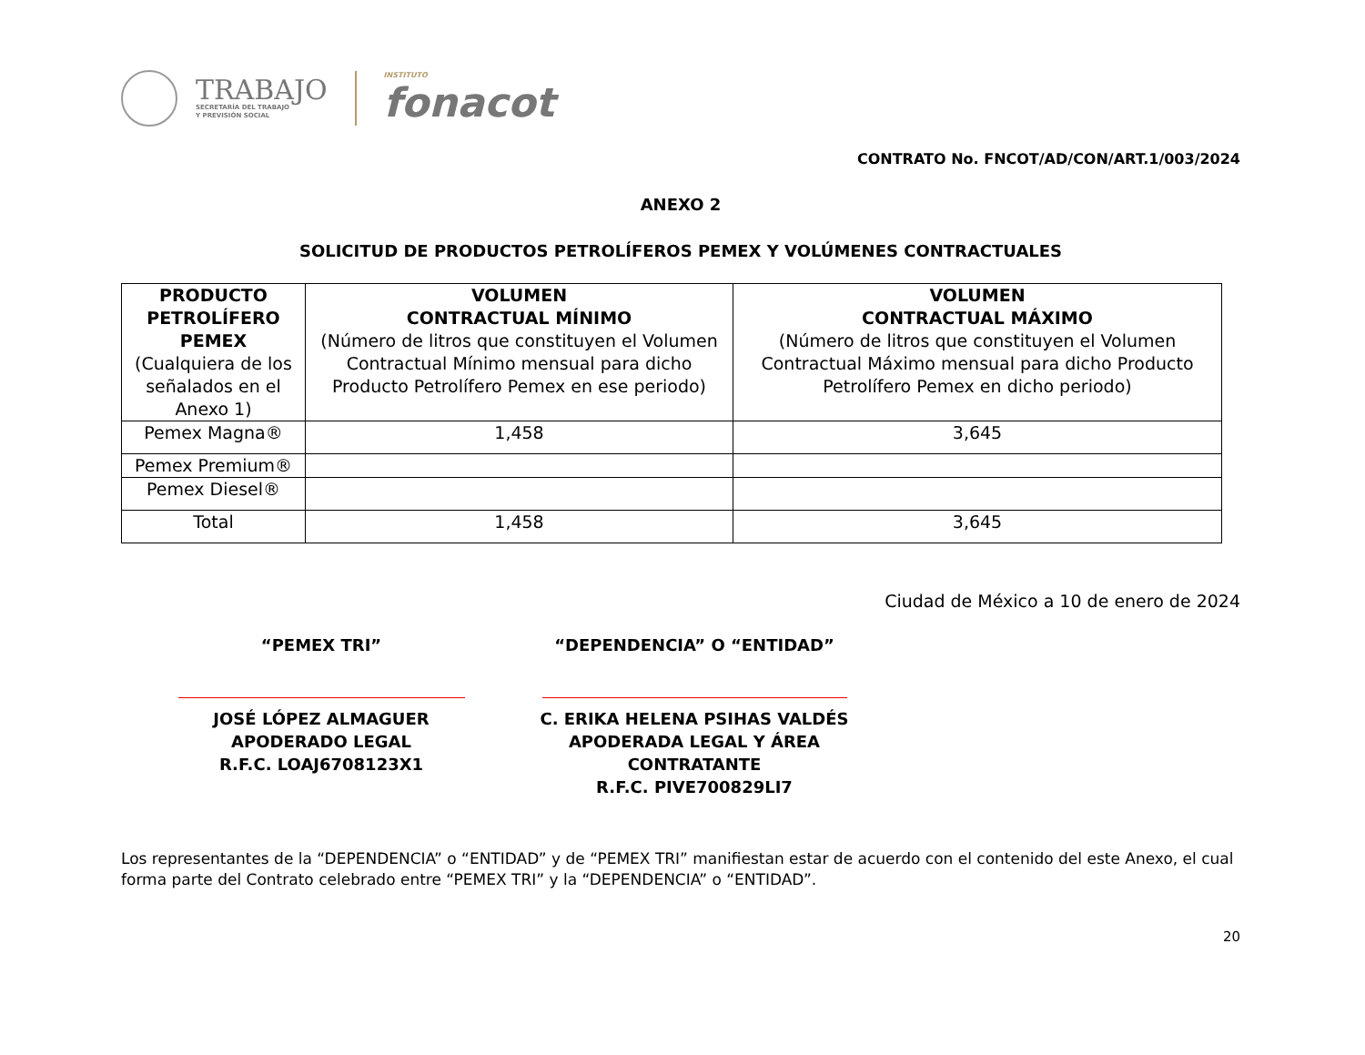TRABAJO
SECRETARÍA DEL TRABAJO
Y PREVISIÓN SOCIAL
INSTITUTO
fonacot
CONTRATO No. FNCOT/AD/CON/ART.1/003/2024
ANEXO 2
SOLICITUD DE PRODUCTOS PETROLÍFEROS PEMEX Y VOLÚMENES CONTRACTUALES
| PRODUCTO PETROLÍFERO PEMEX (Cualquiera de los señalados en el Anexo 1) | VOLUMEN CONTRACTUAL MÍNIMO (Número de litros que constituyen el Volumen Contractual Mínimo mensual para dicho Producto Petrolífero Pemex en ese periodo) | VOLUMEN CONTRACTUAL MÁXIMO (Número de litros que constituyen el Volumen Contractual Máximo mensual para dicho Producto Petrolífero Pemex en dicho periodo) |
| --- | --- | --- |
| Pemex Magna® | 1,458 | 3,645 |
| Pemex Premium® | | |
| Pemex Diesel® | | |
| Total | 1,458 | 3,645 |
Ciudad de México a 10 de enero de 2024
“PEMEX TRI”
JOSÉ LÓPEZ ALMAGUER
APODERADO LEGAL
R.F.C. LOAJ6708123X1
“DEPENDENCIA” O “ENTIDAD”
C. ERIKA HELENA PSIHAS VALDÉS
APODERADA LEGAL Y ÁREA CONTRATANTE
R.F.C. PIVE700829LI7
Los representantes de la “DEPENDENCIA” o “ENTIDAD” y de “PEMEX TRI” manifiestan estar de acuerdo con el contenido del este Anexo, el cual forma parte del Contrato celebrado entre “PEMEX TRI” y la “DEPENDENCIA” o “ENTIDAD”.
20